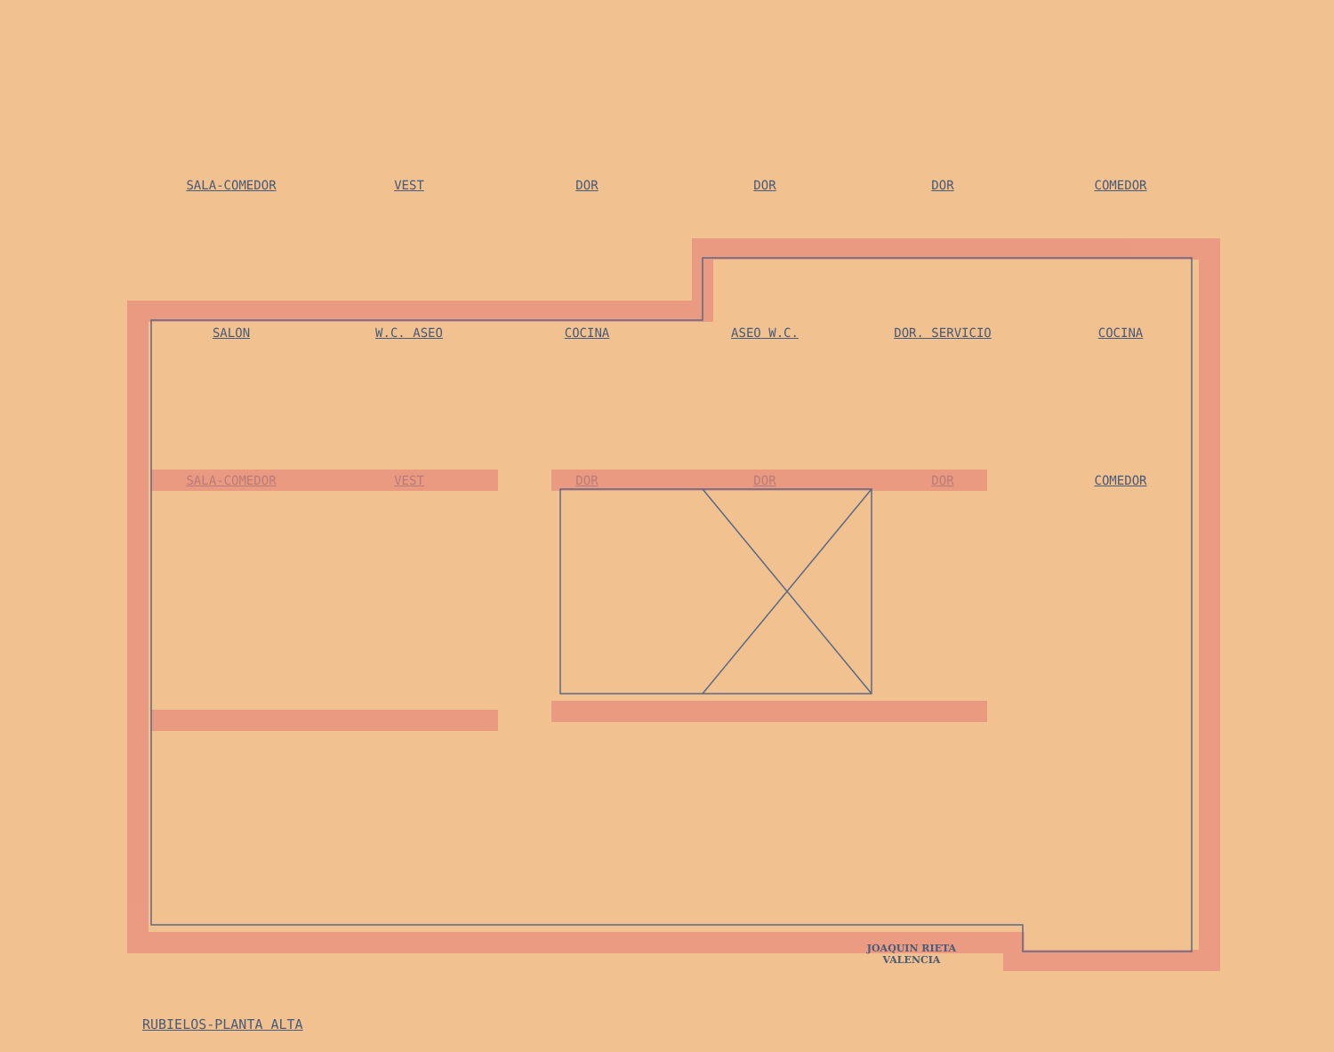SALA-COMEDOR
VEST
DOR
DOR
DOR
COMEDOR
SALON
W.C. ASEO
COCINA
ASEO W.C.
DOR. SERVICIO
COCINA
SALA-COMEDOR
VEST
DOR
DOR
DOR
COMEDOR
JOAQUIN RIETA
VALENCIA
RUBIELOS-PLANTA ALTA